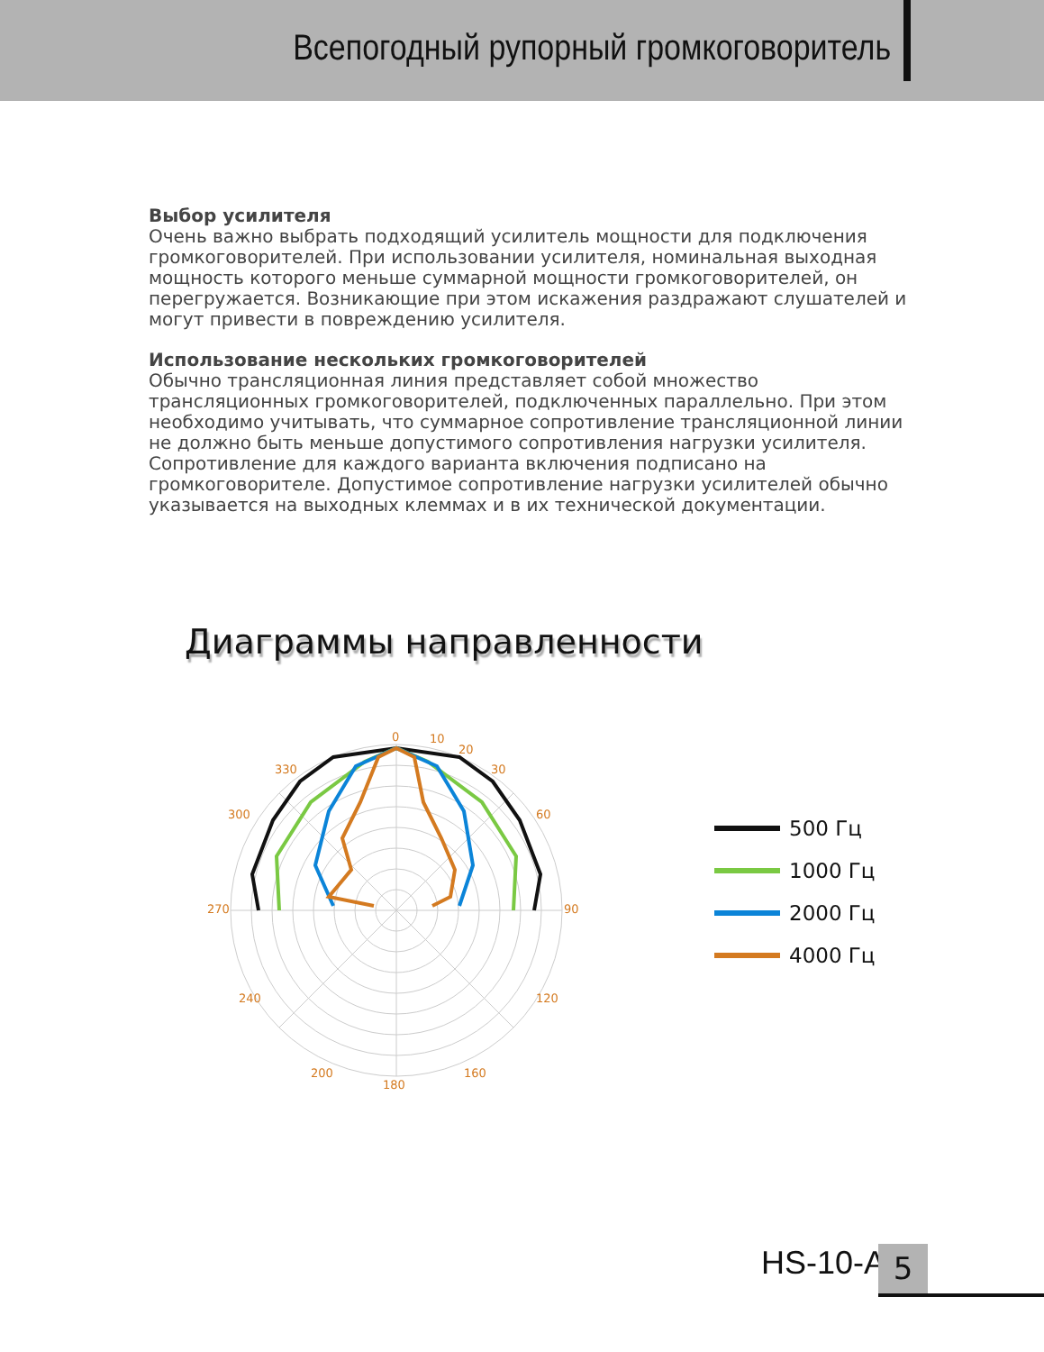Всепогодный рупорный громкоговоритель
Выбор усилителя
Очень важно выбрать подходящий усилитель мощности для подключения громкоговорителей. При использовании усилителя, номинальная выходная мощность которого меньше суммарной мощности громкоговорителей, он перегружается. Возникающие при этом искажения раздражают слушателей и могут привести в повреждению усилителя.
Использование нескольких громкоговорителей
Обычно трансляционная линия представляет собой множество трансляционных громкоговорителей, подключенных параллельно. При этом необходимо учитывать, что суммарное сопротивление трансляционной линии не должно быть меньше допустимого сопротивления нагрузки усилителя. Сопротивление для каждого варианта включения подписано на громкоговорителе. Допустимое сопротивление нагрузки усилителей обычно указывается на выходных клеммах и в их технической документации.
Диаграммы направленности
0
10
20
30
60
90
120
160
180
200
240
270
300
330
500 Гц
1000 Гц
2000 Гц
4000 Гц
HS-10-A 5